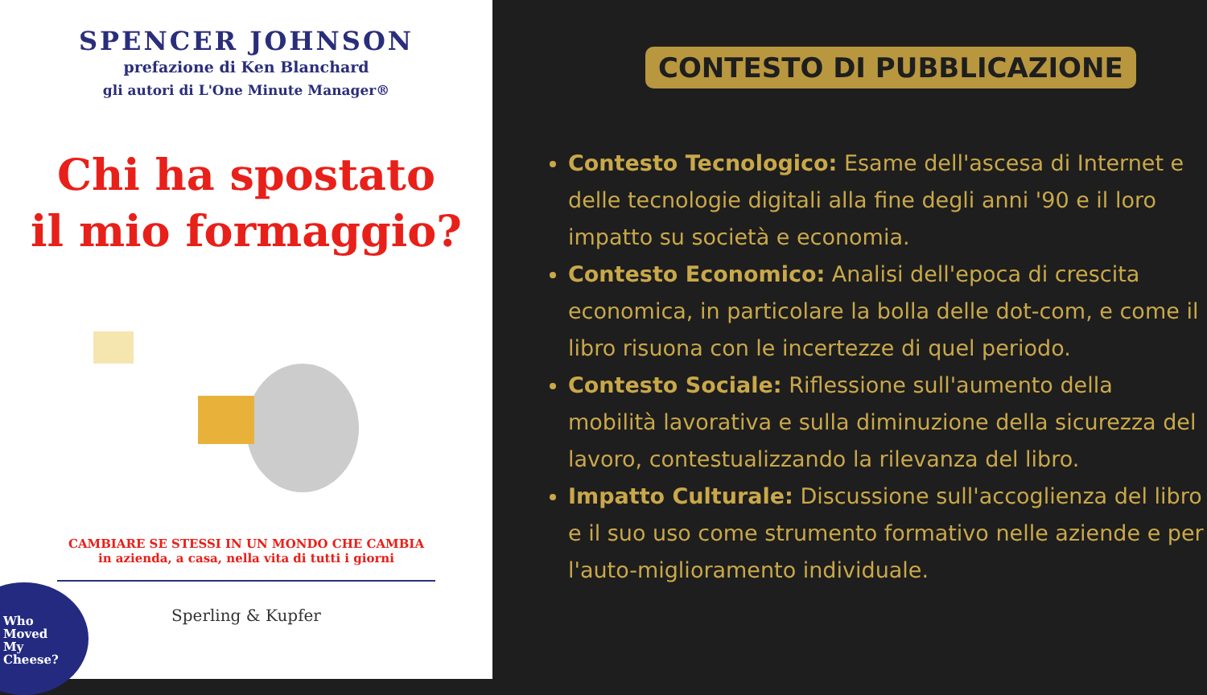SPENCER JOHNSON
prefazione di Ken Blanchard
gli autori di L'One Minute Manager®
Chi ha spostato
il mio formaggio?
CAMBIARE SE STESSI IN UN MONDO CHE CAMBIA
in azienda, a casa, nella vita di tutti i giorni
Sperling & Kupfer
Who
Moved
My
Cheese?
CONTESTO DI PUBBLICAZIONE
Contesto Tecnologico: Esame dell'ascesa di Internet e delle tecnologie digitali alla fine degli anni '90 e il loro impatto su società e economia.
Contesto Economico: Analisi dell'epoca di crescita economica, in particolare la bolla delle dot-com, e come il libro risuona con le incertezze di quel periodo.
Contesto Sociale: Riflessione sull'aumento della mobilità lavorativa e sulla diminuzione della sicurezza del lavoro, contestualizzando la rilevanza del libro.
Impatto Culturale: Discussione sull'accoglienza del libro e il suo uso come strumento formativo nelle aziende e per l'auto-miglioramento individuale.